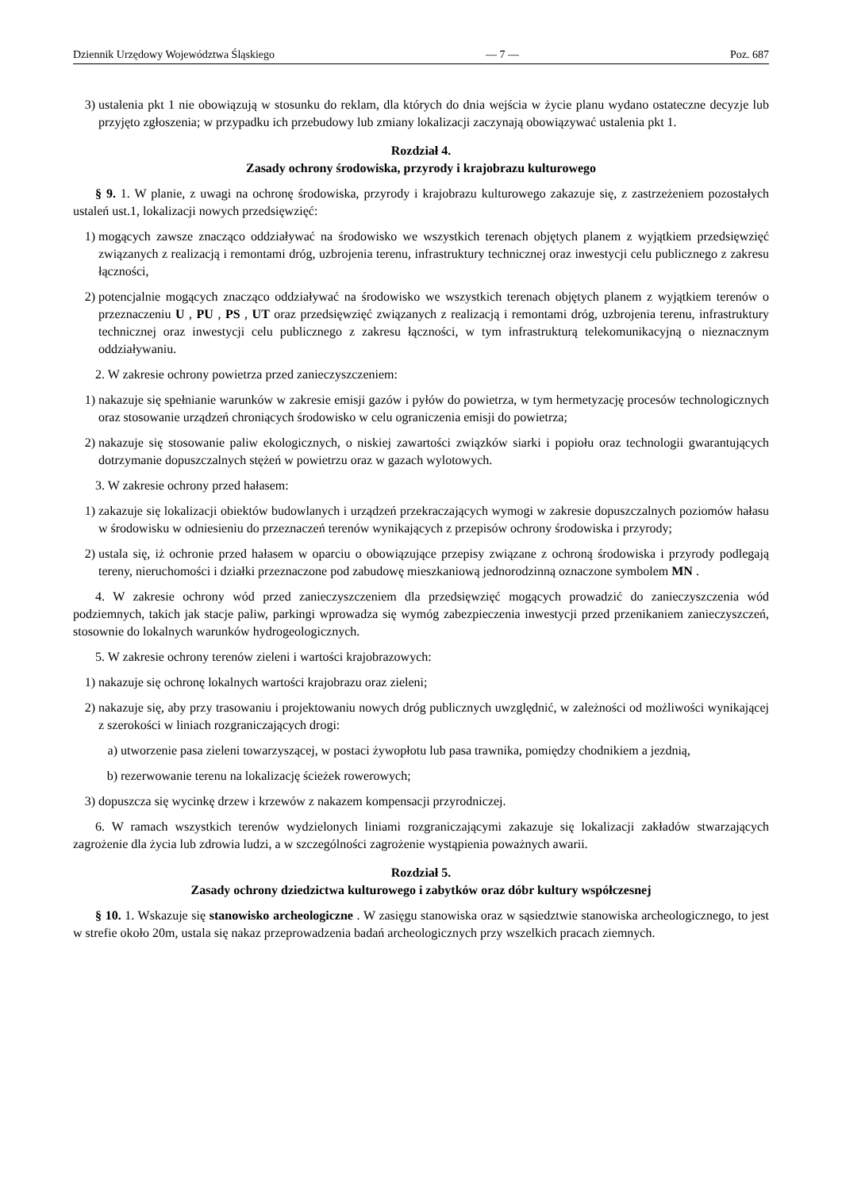Dziennik Urzędowy Województwa Śląskiego — 7 — Poz. 687
3) ustalenia pkt 1 nie obowiązują w stosunku do reklam, dla których do dnia wejścia w życie planu wydano ostateczne decyzje lub przyjęto zgłoszenia; w przypadku ich przebudowy lub zmiany lokalizacji zaczynają obowiązywać ustalenia pkt 1.
Rozdział 4.
Zasady ochrony środowiska, przyrody i krajobrazu kulturowego
§ 9. 1. W planie, z uwagi na ochronę środowiska, przyrody i krajobrazu kulturowego zakazuje się, z zastrzeżeniem pozostałych ustaleń ust.1, lokalizacji nowych przedsięwzięć:
1) mogących zawsze znacząco oddziaływać na środowisko we wszystkich terenach objętych planem z wyjątkiem przedsięwzięć związanych z realizacją i remontami dróg, uzbrojenia terenu, infrastruktury technicznej oraz inwestycji celu publicznego z zakresu łączności,
2) potencjalnie mogących znacząco oddziaływać na środowisko we wszystkich terenach objętych planem z wyjątkiem terenów o przeznaczeniu U , PU , PS , UT oraz przedsięwzięć związanych z realizacją i remontami dróg, uzbrojenia terenu, infrastruktury technicznej oraz inwestycji celu publicznego z zakresu łączności, w tym infrastrukturą telekomunikacyjną o nieznacznym oddziaływaniu.
2. W zakresie ochrony powietrza przed zanieczyszczeniem:
1) nakazuje się spełnianie warunków w zakresie emisji gazów i pyłów do powietrza, w tym hermetyzację procesów technologicznych oraz stosowanie urządzeń chroniących środowisko w celu ograniczenia emisji do powietrza;
2) nakazuje się stosowanie paliw ekologicznych, o niskiej zawartości związków siarki i popiołu oraz technologii gwarantujących dotrzymanie dopuszczalnych stężeń w powietrzu oraz w gazach wylotowych.
3. W zakresie ochrony przed hałasem:
1) zakazuje się lokalizacji obiektów budowlanych i urządzeń przekraczających wymogi w zakresie dopuszczalnych poziomów hałasu w środowisku w odniesieniu do przeznaczeń terenów wynikających z przepisów ochrony środowiska i przyrody;
2) ustala się, iż ochronie przed hałasem w oparciu o obowiązujące przepisy związane z ochroną środowiska i przyrody podlegają tereny, nieruchomości i działki przeznaczone pod zabudowę mieszkaniową jednorodzinną oznaczone symbolem MN .
4. W zakresie ochrony wód przed zanieczyszczeniem dla przedsięwzięć mogących prowadzić do zanieczyszczenia wód podziemnych, takich jak stacje paliw, parkingi wprowadza się wymóg zabezpieczenia inwestycji przed przenikaniem zanieczyszczeń, stosownie do lokalnych warunków hydrogeologicznych.
5. W zakresie ochrony terenów zieleni i wartości krajobrazowych:
1) nakazuje się ochronę lokalnych wartości krajobrazu oraz zieleni;
2) nakazuje się, aby przy trasowaniu i projektowaniu nowych dróg publicznych uwzględnić, w zależności od możliwości wynikającej z szerokości w liniach rozgraniczających drogi:
a) utworzenie pasa zieleni towarzyszącej, w postaci żywopłotu lub pasa trawnika, pomiędzy chodnikiem a jezdnią,
b) rezerwowanie terenu na lokalizację ścieżek rowerowych;
3) dopuszcza się wycinkę drzew i krzewów z nakazem kompensacji przyrodniczej.
6. W ramach wszystkich terenów wydzielonych liniami rozgraniczającymi zakazuje się lokalizacji zakładów stwarzających zagrożenie dla życia lub zdrowia ludzi, a w szczególności zagrożenie wystąpienia poważnych awarii.
Rozdział 5.
Zasady ochrony dziedzictwa kulturowego i zabytków oraz dóbr kultury współczesnej
§ 10. 1. Wskazuje się stanowisko archeologiczne . W zasięgu stanowiska oraz w sąsiedztwie stanowiska archeologicznego, to jest w strefie około 20m, ustala się nakaz przeprowadzenia badań archeologicznych przy wszelkich pracach ziemnych.